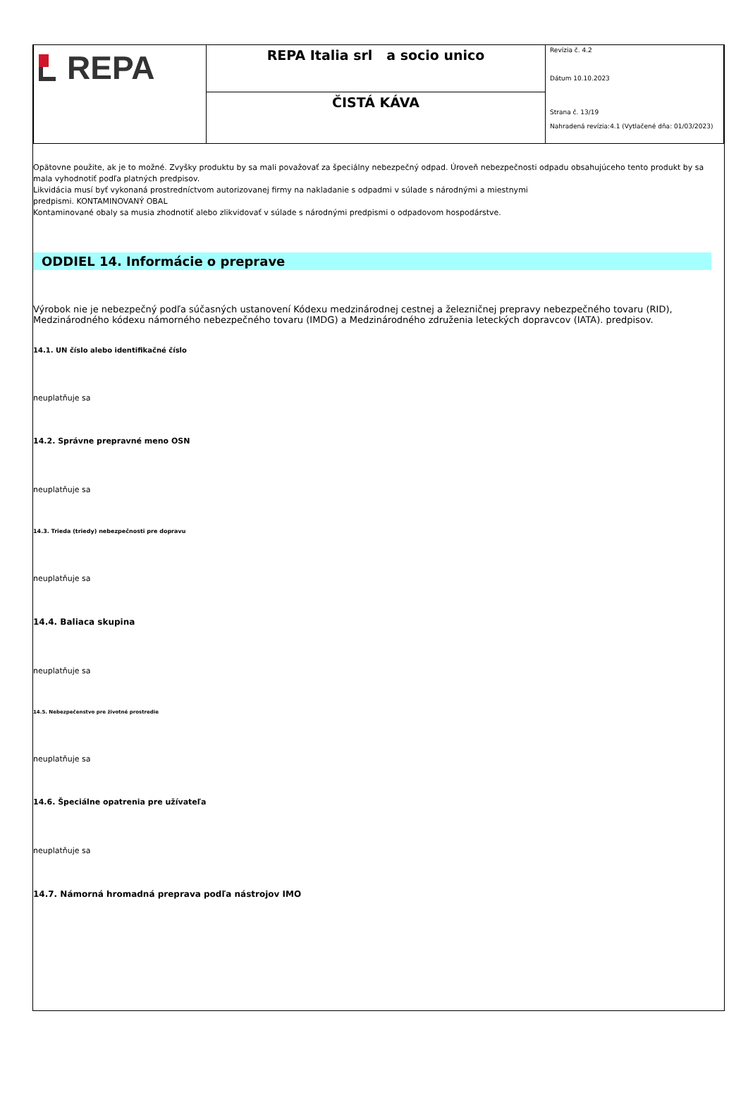| REPA | REPA Italia srl a socio unico | Revízia č. 4.2 Dátum 10.10.2023 Strana č. 13/19 Nahradená revízia:4.1 (Vytlačené dňa: 01/03/2023) |
| | ČISTÁ KÁVA | |
Opätovne použite, ak je to možné. Zvyšky produktu by sa mali považovať za špeciálny nebezpečný odpad. Úroveň nebezpečnosti odpadu obsahujúceho tento produkt by sa mala vyhodnotiť podľa platných predpisov.
Likvidácia musí byť vykonaná prostredníctvom autorizovanej firmy na nakladanie s odpadmi v súlade s národnými a miestnymi
predpismi. KONTAMINOVANÝ OBAL
Kontaminované obaly sa musia zhodnotiť alebo zlikvidovať v súlade s národnými predpismi o odpadovom hospodárstve.
ODDIEL 14. Informácie o preprave
Výrobok nie je nebezpečný podľa súčasných ustanovení Kódexu medzinárodnej cestnej a železničnej prepravy nebezpečného tovaru (RID), Medzinárodného kódexu námorného nebezpečného tovaru (IMDG) a Medzinárodného združenia leteckých dopravcov (IATA). predpisov.
14.1. UN číslo alebo identifikačné číslo
neuplatňuje sa
14.2. Správne prepravné meno OSN
neuplatňuje sa
14.3. Trieda (triedy) nebezpečnosti pre dopravu
neuplatňuje sa
14.4. Baliaca skupina
neuplatňuje sa
14.5. Nebezpečenstvo pre životné prostredie
neuplatňuje sa
14.6. Špeciálne opatrenia pre užívateľa
neuplatňuje sa
14.7. Námorná hromadná preprava podľa nástrojov IMO